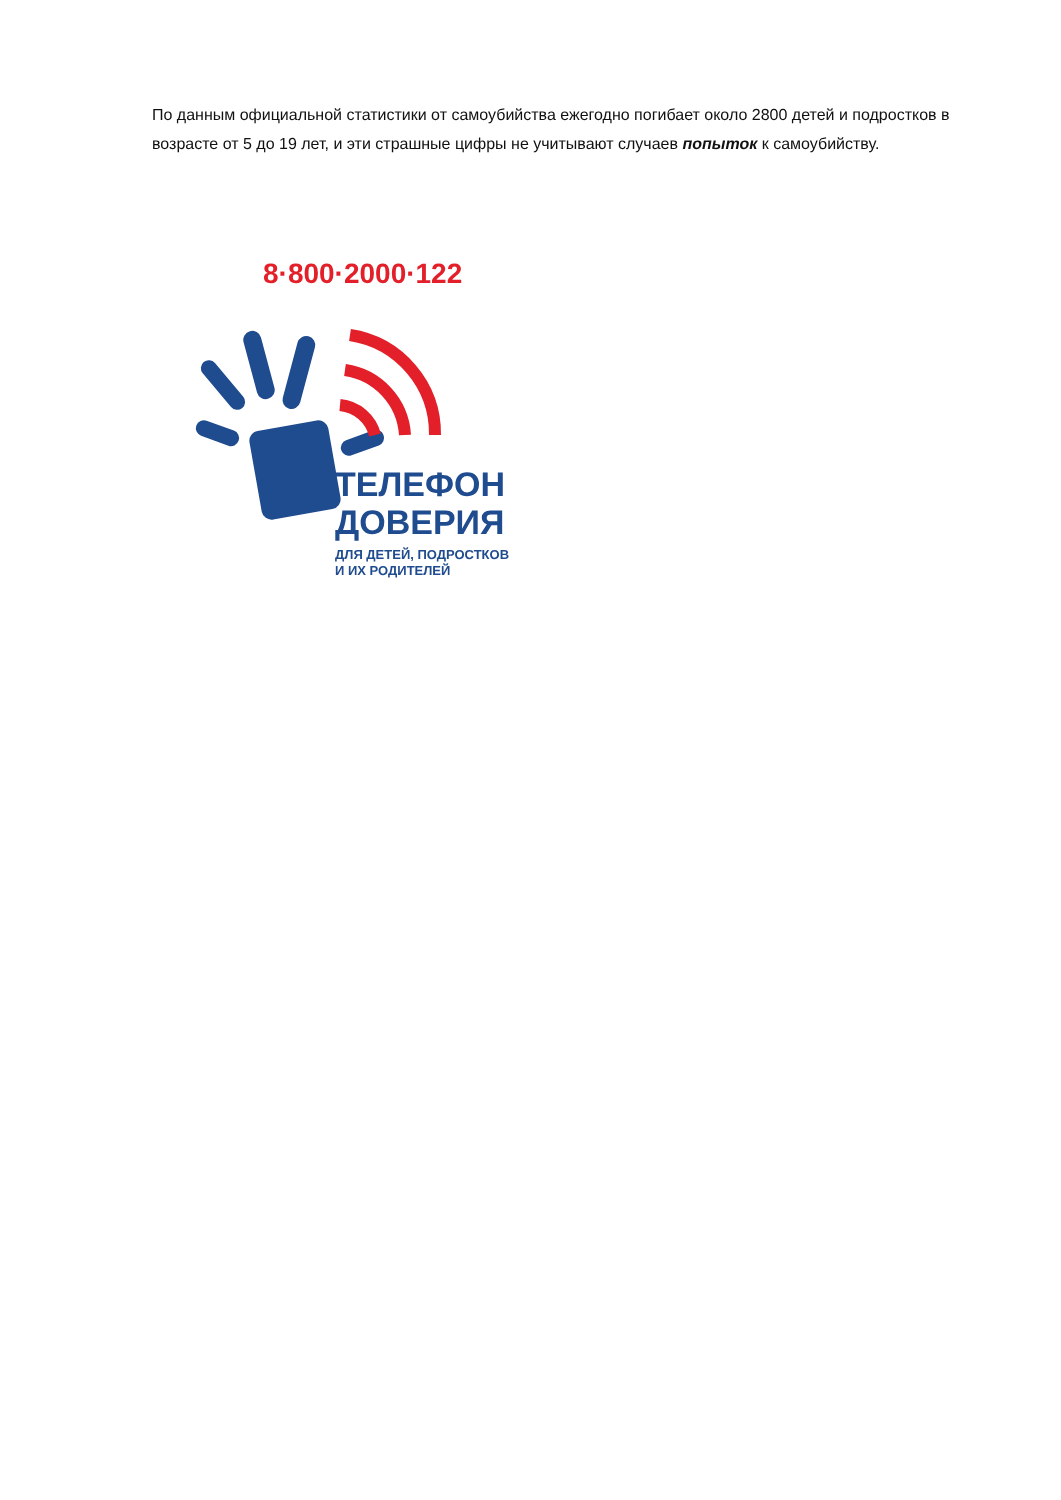По данным официальной статистики от самоубийства ежегодно погибает около 2800 детей и подростков в возрасте от 5 до 19 лет, и эти страшные цифры не учитывают случаев попыток к самоубийству.
8·800·2000·122
ТЕЛЕФОН
ДОВЕРИЯ
ДЛЯ ДЕТЕЙ, ПОДРОСТКОВ
И ИХ РОДИТЕЛЕЙ